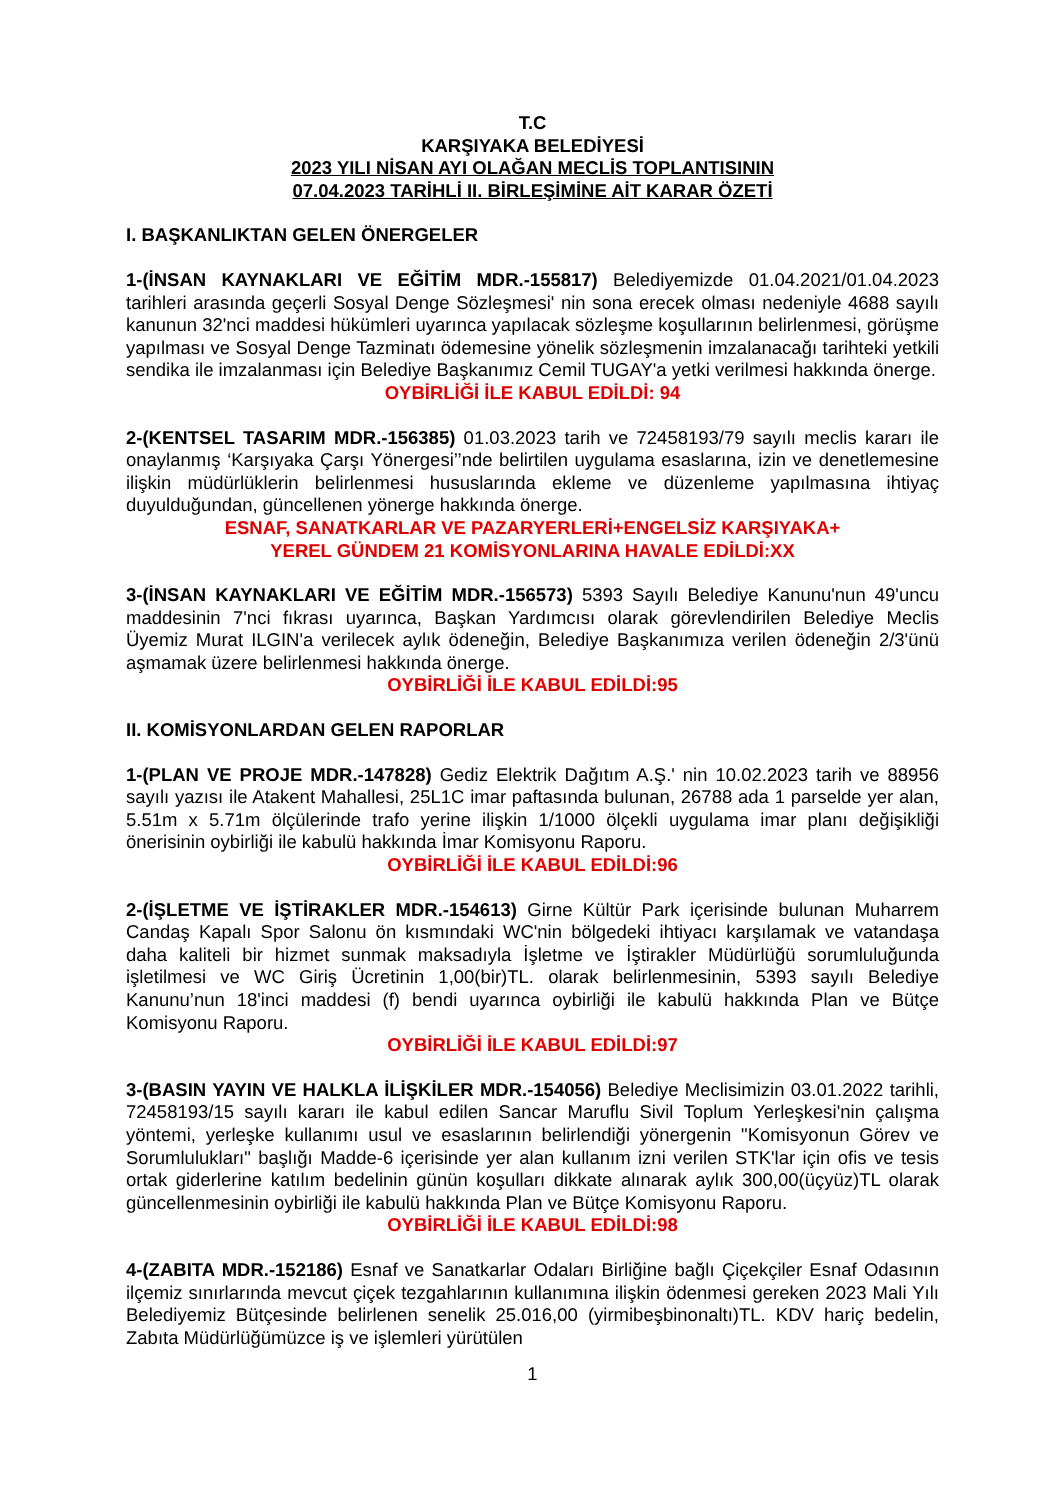T.C
KARŞIYAKA BELEDİYESİ
2023 YILI NİSAN AYI OLAĞAN MECLİS TOPLANTISININ
07.04.2023 TARİHLİ II. BİRLEŞİMİNE AİT KARAR ÖZETİ
I. BAŞKANLIKTAN GELEN ÖNERGELER
1-(İNSAN KAYNAKLARI VE EĞİTİM MDR.-155817) Belediyemizde 01.04.2021/01.04.2023 tarihleri arasında geçerli Sosyal Denge Sözleşmesi' nin sona erecek olması nedeniyle 4688 sayılı kanunun 32'nci maddesi hükümleri uyarınca yapılacak sözleşme koşullarının belirlenmesi, görüşme yapılması ve Sosyal Denge Tazminatı ödemesine yönelik sözleşmenin imzalanacağı tarihteki yetkili sendika ile imzalanması için Belediye Başkanımız Cemil TUGAY'a yetki verilmesi hakkında önerge.
OYBİRLİĞİ İLE KABUL EDİLDİ: 94
2-(KENTSEL TASARIM MDR.-156385) 01.03.2023 tarih ve 72458193/79 sayılı meclis kararı ile onaylanmış ‘Karşıyaka Çarşı Yönergesi’’nde belirtilen uygulama esaslarına, izin ve denetlemesine ilişkin müdürlüklerin belirlenmesi hususlarında ekleme ve düzenleme yapılmasına ihtiyaç duyulduğundan, güncellenen yönerge hakkında önerge.
ESNAF, SANATKARLAR VE PAZARYERLERİ+ENGELSİZ KARŞIYAKA+
YEREL GÜNDEM 21 KOMİSYONLARINA HAVALE EDİLDİ:XX
3-(İNSAN KAYNAKLARI VE EĞİTİM MDR.-156573) 5393 Sayılı Belediye Kanunu'nun 49'uncu maddesinin 7'nci fıkrası uyarınca, Başkan Yardımcısı olarak görevlendirilen Belediye Meclis Üyemiz Murat ILGIN'a verilecek aylık ödeneğin, Belediye Başkanımıza verilen ödeneğin 2/3'ünü aşmamak üzere belirlenmesi hakkında önerge.
OYBİRLİĞİ İLE KABUL EDİLDİ:95
II. KOMİSYONLARDAN GELEN RAPORLAR
1-(PLAN VE PROJE MDR.-147828) Gediz Elektrik Dağıtım A.Ş.' nin 10.02.2023 tarih ve 88956 sayılı yazısı ile Atakent Mahallesi, 25L1C imar paftasında bulunan, 26788 ada 1 parselde yer alan, 5.51m x 5.71m ölçülerinde trafo yerine ilişkin 1/1000 ölçekli uygulama imar planı değişikliği önerisinin oybirliği ile kabulü hakkında İmar Komisyonu Raporu.
OYBİRLİĞİ İLE KABUL EDİLDİ:96
2-(İŞLETME VE İŞTİRAKLER MDR.-154613) Girne Kültür Park içerisinde bulunan Muharrem Candaş Kapalı Spor Salonu ön kısmındaki WC'nin bölgedeki ihtiyacı karşılamak ve vatandaşa daha kaliteli bir hizmet sunmak maksadıyla İşletme ve İştirakler Müdürlüğü sorumluluğunda işletilmesi ve WC Giriş Ücretinin 1,00(bir)TL. olarak belirlenmesinin, 5393 sayılı Belediye Kanunu’nun 18'inci maddesi (f) bendi uyarınca oybirliği ile kabulü hakkında Plan ve Bütçe Komisyonu Raporu.
OYBİRLİĞİ İLE KABUL EDİLDİ:97
3-(BASIN YAYIN VE HALKLA İLİŞKİLER MDR.-154056) Belediye Meclisimizin 03.01.2022 tarihli, 72458193/15 sayılı kararı ile kabul edilen Sancar Maruflu Sivil Toplum Yerleşkesi'nin çalışma yöntemi, yerleşke kullanımı usul ve esaslarının belirlendiği yönergenin "Komisyonun Görev ve Sorumlulukları" başlığı Madde-6 içerisinde yer alan kullanım izni verilen STK'lar için ofis ve tesis ortak giderlerine katılım bedelinin günün koşulları dikkate alınarak aylık 300,00(üçyüz)TL olarak güncellenmesinin oybirliği ile kabulü hakkında Plan ve Bütçe Komisyonu Raporu.
OYBİRLİĞİ İLE KABUL EDİLDİ:98
4-(ZABITA MDR.-152186) Esnaf ve Sanatkarlar Odaları Birliğine bağlı Çiçekçiler Esnaf Odasının ilçemiz sınırlarında mevcut çiçek tezgahlarının kullanımına ilişkin ödenmesi gereken 2023 Mali Yılı Belediyemiz Bütçesinde belirlenen senelik 25.016,00 (yirmibeşbinonaltı)TL. KDV hariç bedelin, Zabıta Müdürlüğümüzce iş ve işlemleri yürütülen
1